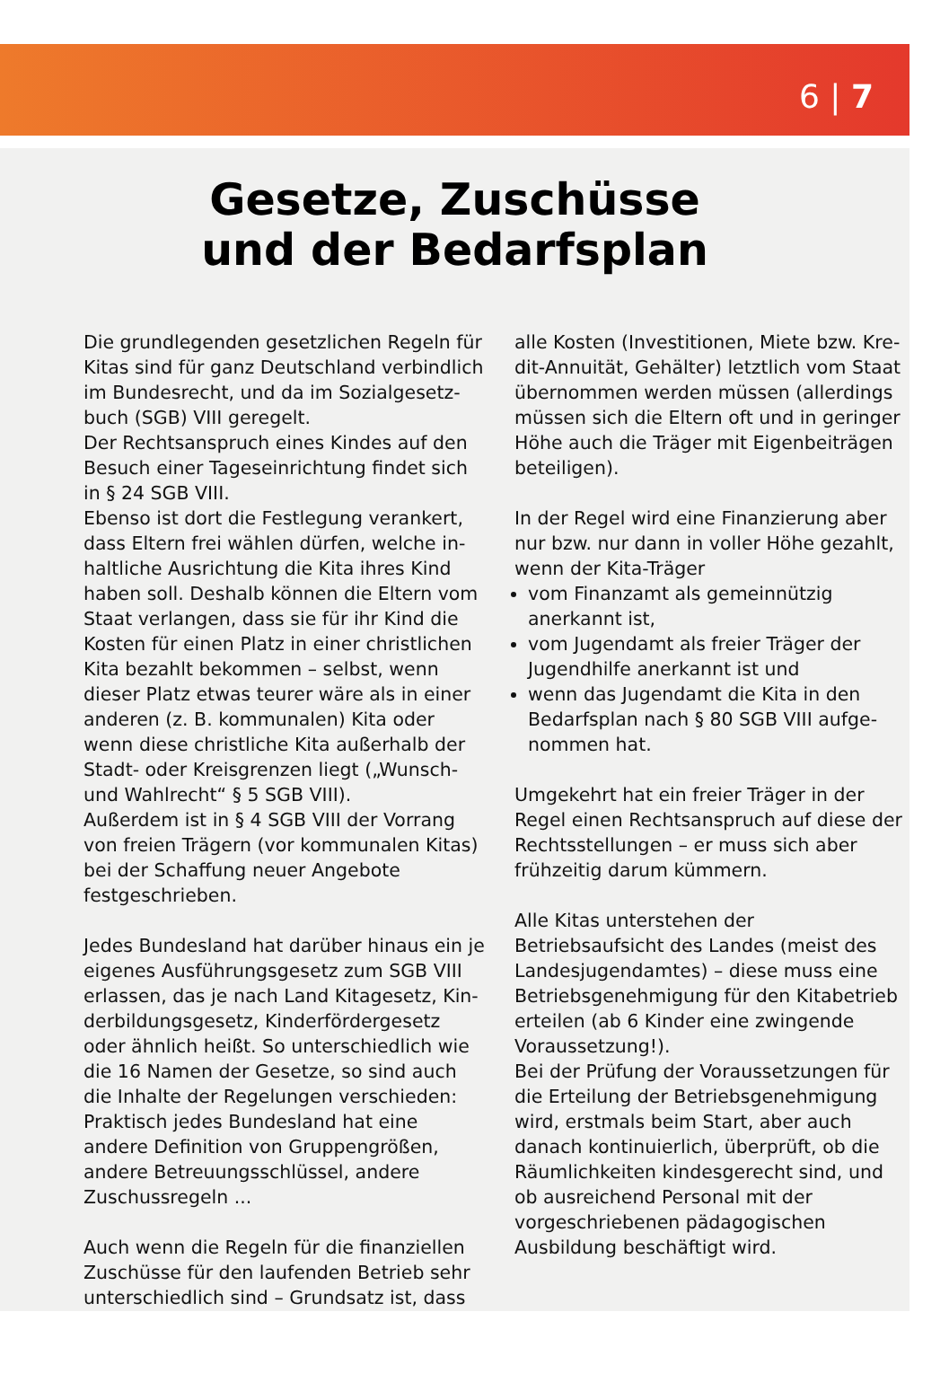6 | 7
Gesetze, Zuschüsse
und der Bedarfsplan
Die grundlegenden gesetzlichen Regeln für Kitas sind für ganz Deutschland verbindlich im Bundesrecht, und da im Sozialgesetz­buch (SGB) VIII geregelt.
Der Rechtsanspruch eines Kindes auf den Besuch einer Tageseinrichtung findet sich in § 24 SGB VIII.
Ebenso ist dort die Festlegung verankert, dass Eltern frei wählen dürfen, welche in­haltliche Ausrichtung die Kita ihres Kind haben soll. Deshalb können die Eltern vom Staat verlangen, dass sie für ihr Kind die Kosten für einen Platz in einer christlichen Kita bezahlt bekommen – selbst, wenn dieser Platz etwas teurer wäre als in einer anderen (z. B. kommunalen) Kita oder wenn diese christliche Kita außerhalb der Stadt- oder Kreisgrenzen liegt („Wunsch- und Wahlrecht“ § 5 SGB VIII).
Außerdem ist in § 4 SGB VIII der Vorrang von freien Trägern (vor kommunalen Kitas) bei der Schaffung neuer Angebote festgeschrie­ben.
Jedes Bundesland hat darüber hinaus ein je eigenes Ausführungsgesetz zum SGB VIII erlassen, das je nach Land Kitagesetz, Kin­derbildungsgesetz, Kinderfördergesetz oder ähnlich heißt. So unterschiedlich wie die 16 Namen der Gesetze, so sind auch die Inhalte der Regelungen verschieden: Praktisch je­des Bundesland hat eine andere Definition von Gruppengrößen, andere Betreuungs­schlüssel, andere Zuschussregeln ...
Auch wenn die Regeln für die finanziellen Zuschüsse für den laufenden Betrieb sehr unterschiedlich sind – Grundsatz ist, dass
alle Kosten (Investitionen, Miete bzw. Kre­dit-Annuität, Gehälter) letztlich vom Staat übernommen werden müssen (allerdings müssen sich die Eltern oft und in geringer Höhe auch die Träger mit Eigenbeiträgen beteiligen).
In der Regel wird eine Finanzierung aber nur bzw. nur dann in voller Höhe gezahlt, wenn der Kita-Träger
vom Finanzamt als gemeinnützig anerkannt ist,
vom Jugendamt als freier Träger der Jugendhilfe anerkannt ist und
wenn das Jugendamt die Kita in den Bedarfsplan nach § 80 SGB VIII aufge­nommen hat.
Umgekehrt hat ein freier Träger in der Regel einen Rechtsanspruch auf diese der Rechts­stellungen – er muss sich aber frühzeitig darum kümmern.
Alle Kitas unterstehen der Betriebsaufsicht des Landes (meist des Landesjugendamtes) – diese muss eine Betriebsgenehmigung für den Kitabetrieb erteilen (ab 6 Kinder eine zwingende Voraussetzung!).
Bei der Prüfung der Voraussetzungen für die Erteilung der Betriebsgenehmigung wird, erstmals beim Start, aber auch danach kon­tinuierlich, überprüft, ob die Räumlichkeiten kindesgerecht sind, und ob ausreichend Personal mit der vorgeschriebenen pädago­gischen Ausbildung beschäftigt wird.